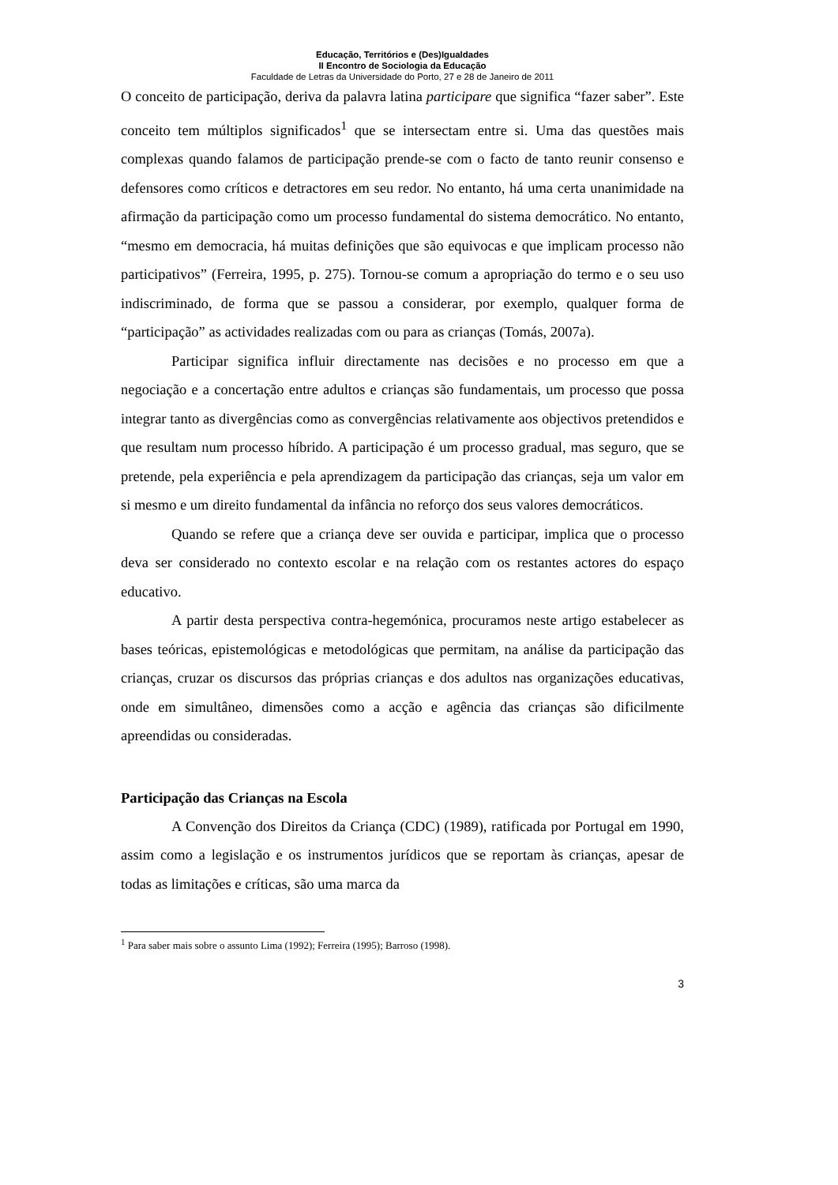Educação, Territórios e (Des)Igualdades
II Encontro de Sociologia da Educação
Faculdade de Letras da Universidade do Porto, 27 e 28 de Janeiro de 2011
O conceito de participação, deriva da palavra latina participare que significa “fazer saber”. Este conceito tem múltiplos significados<sup>1</sup> que se intersectam entre si. Uma das questões mais complexas quando falamos de participação prende-se com o facto de tanto reunir consenso e defensores como críticos e detractores em seu redor. No entanto, há uma certa unanimidade na afirmação da participação como um processo fundamental do sistema democrático. No entanto, “mesmo em democracia, há muitas definições que são equivocas e que implicam processo não participativos” (Ferreira, 1995, p. 275). Tornou-se comum a apropriação do termo e o seu uso indiscriminado, de forma que se passou a considerar, por exemplo, qualquer forma de “participação” as actividades realizadas com ou para as crianças (Tomás, 2007a).
Participar significa influir directamente nas decisões e no processo em que a negociação e a concertação entre adultos e crianças são fundamentais, um processo que possa integrar tanto as divergências como as convergências relativamente aos objectivos pretendidos e que resultam num processo híbrido. A participação é um processo gradual, mas seguro, que se pretende, pela experiência e pela aprendizagem da participação das crianças, seja um valor em si mesmo e um direito fundamental da infância no reforço dos seus valores democráticos.
Quando se refere que a criança deve ser ouvida e participar, implica que o processo deva ser considerado no contexto escolar e na relação com os restantes actores do espaço educativo.
A partir desta perspectiva contra-hegemónica, procuramos neste artigo estabelecer as bases teóricas, epistemológicas e metodológicas que permitam, na análise da participação das crianças, cruzar os discursos das próprias crianças e dos adultos nas organizações educativas, onde em simultâneo, dimensões como a acção e agência das crianças são dificilmente apreendidas ou consideradas.
Participação das Crianças na Escola
A Convenção dos Direitos da Criança (CDC) (1989), ratificada por Portugal em 1990, assim como a legislação e os instrumentos jurídicos que se reportam às crianças, apesar de todas as limitações e críticas, são uma marca da
<sup>1</sup> Para saber mais sobre o assunto Lima (1992); Ferreira (1995); Barroso (1998).
3